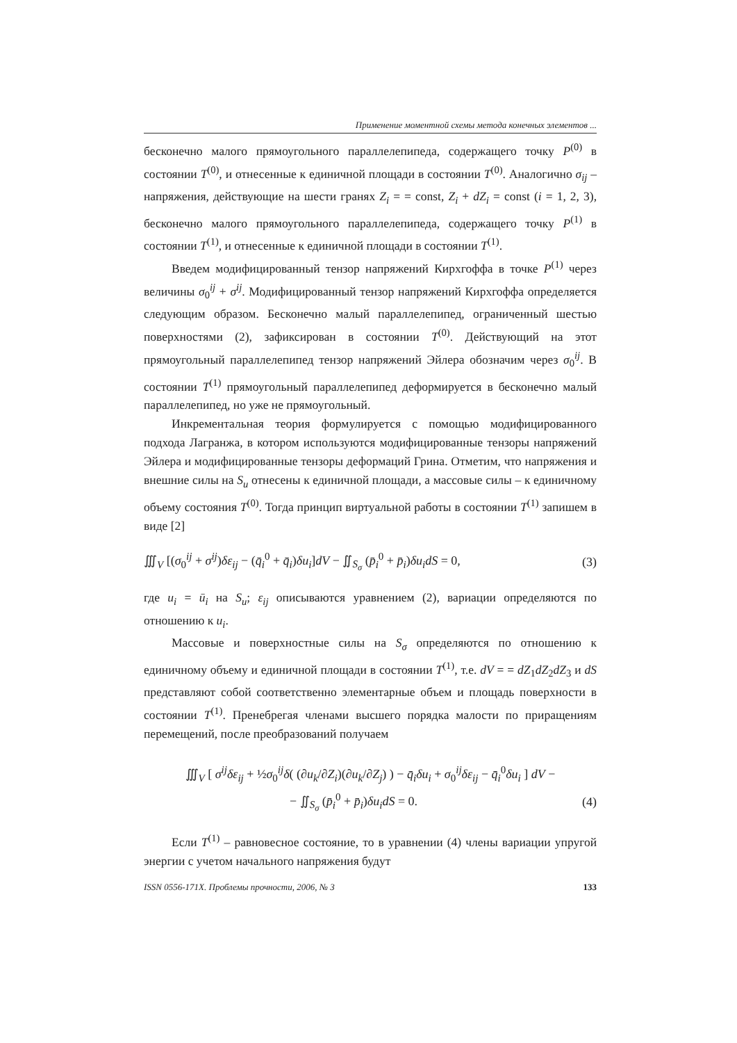Применение моментной схемы метода конечных элементов ...
бесконечно малого прямоугольного параллелепипеда, содержащего точку P<sup>(0)</sup> в состоянии T<sup>(0)</sup>, и отнесенные к единичной площади в состоянии T<sup>(0)</sup>. Аналогично σ<sub>ij</sub> – напряжения, действующие на шести гранях Z<sub>i</sub> = = const, Z<sub>i</sub> + dZ<sub>i</sub> = const (i = 1, 2, 3), бесконечно малого прямоугольного параллелепипеда, содержащего точку P<sup>(1)</sup> в состоянии T<sup>(1)</sup>, и отнесенные к единичной площади в состоянии T<sup>(1)</sup>.
Введем модифицированный тензор напряжений Кирхгоффа в точке P<sup>(1)</sup> через величины σ<sub>0</sub><sup>ij</sup> + σ<sup>ij</sup>. Модифицированный тензор напряжений Кирхгоффа определяется следующим образом. Бесконечно малый параллелепипед, ограниченный шестью поверхностями (2), зафиксирован в состоянии T<sup>(0)</sup>. Действующий на этот прямоугольный параллелепипед тензор напряжений Эйлера обозначим через σ<sub>0</sub><sup>ij</sup>. В состоянии T<sup>(1)</sup> прямоугольный параллелепипед деформируется в бесконечно малый параллелепипед, но уже не прямоугольный.
Инкрементальная теория формулируется с помощью модифицированного подхода Лагранжа, в котором используются модифицированные тензоры напряжений Эйлера и модифицированные тензоры деформаций Грина. Отметим, что напряжения и внешние силы на S<sub>u</sub> отнесены к единичной площади, а массовые силы – к единичному объему состояния T<sup>(0)</sup>. Тогда принцип виртуальной работы в состоянии T<sup>(1)</sup> запишем в виде [2]
∭<sub>V</sub> [(σ<sub>0</sub><sup>ij</sup> + σ<sup>ij</sup>)δε<sub>ij</sub> − (q̄<sub>i</sub><sup>0</sup> + q̄<sub>i</sub>)δu<sub>i</sub>]dV − ∬<sub>S<sub>σ</sub></sub> (p̄<sub>i</sub><sup>0</sup> + p̄<sub>i</sub>)δu<sub>i</sub>dS = 0, (3)
где u<sub>i</sub> = ū<sub>i</sub> на S<sub>u</sub>; ε<sub>ij</sub> описываются уравнением (2), вариации определяются по отношению к u<sub>i</sub>.
Массовые и поверхностные силы на S<sub>σ</sub> определяются по отношению к единичному объему и единичной площади в состоянии T<sup>(1)</sup>, т.е. dV = = dZ<sub>1</sub>dZ<sub>2</sub>dZ<sub>3</sub> и dS представляют собой соответственно элементарные объем и площадь поверхности в состоянии T<sup>(1)</sup>. Пренебрегая членами высшего порядка малости по приращениям перемещений, после преобразований получаем
∭<sub>V</sub> [ σ<sup>ij</sup>δε<sub>ij</sub> + ½σ<sub>0</sub><sup>ij</sup>δ( (∂u<sub>k</sub>/∂Z<sub>i</sub>)(∂u<sub>k</sub>/∂Z<sub>j</sub>) ) − q̄<sub>i</sub>δu<sub>i</sub> + σ<sub>0</sub><sup>ij</sup>δε<sub>ij</sub> − q̄<sub>i</sub><sup>0</sup>δu<sub>i</sub> ] dV −
− ∬<sub>S<sub>σ</sub></sub> (p̄<sub>i</sub><sup>0</sup> + p̄<sub>i</sub>)δu<sub>i</sub>dS = 0. (4)
Если T<sup>(1)</sup> – равновесное состояние, то в уравнении (4) члены вариации упругой энергии с учетом начального напряжения будут
ISSN 0556-171X. Проблемы прочности, 2006, № 3 133